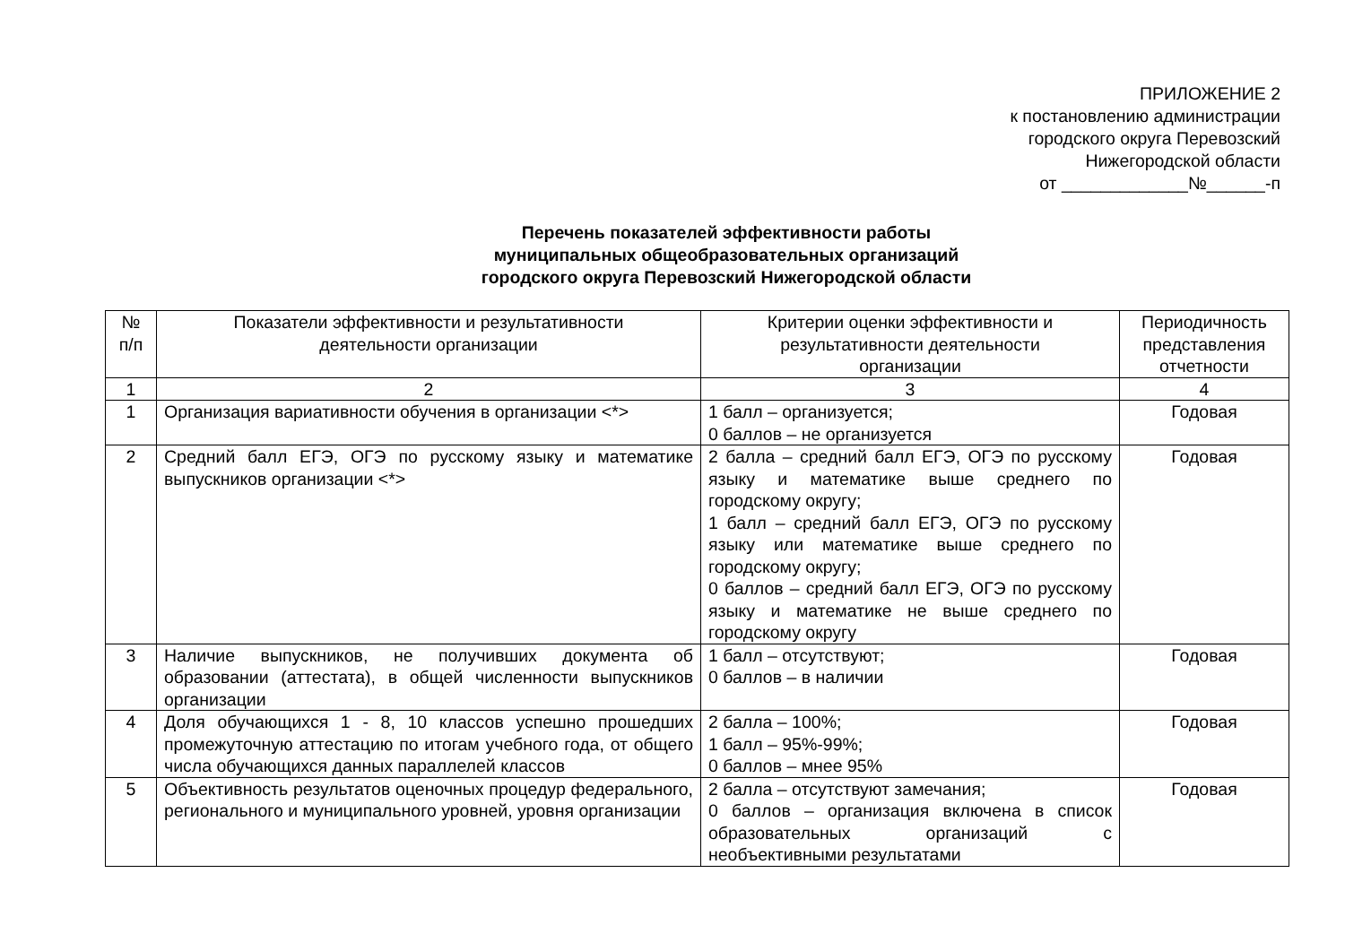ПРИЛОЖЕНИЕ 2
к постановлению администрации
городского округа Перевозский
Нижегородской области
от _____________№______-п
Перечень показателей эффективности работы
муниципальных общеобразовательных организаций
городского округа Перевозский Нижегородской области
| № п/п | Показатели эффективности и результативности деятельности организации | Критерии оценки эффективности и результативности деятельности организации | Периодичность представления отчетности |
| --- | --- | --- | --- |
| 1 | 2 | 3 | 4 |
| 1 | Организация вариативности обучения в организации <*> | 1 балл – организуется; 0 баллов – не организуется | Годовая |
| 2 | Средний балл ЕГЭ, ОГЭ по русскому языку и математике выпускников организации <*> | 2 балла – средний балл ЕГЭ, ОГЭ по русскому языку и математике выше среднего по городскому округу; 1 балл – средний балл ЕГЭ, ОГЭ по русскому языку или математике выше среднего по городскому округу; 0 баллов – средний балл ЕГЭ, ОГЭ по русскому языку и математике не выше среднего по городскому округу | Годовая |
| 3 | Наличие выпускников, не получивших документа об образовании (аттестата), в общей численности выпускников организации | 1 балл – отсутствуют; 0 баллов – в наличии | Годовая |
| 4 | Доля обучающихся 1 - 8, 10 классов успешно прошедших промежуточную аттестацию по итогам учебного года, от общего числа обучающихся данных параллелей классов | 2 балла – 100%; 1 балл – 95%-99%; 0 баллов – мнее 95% | Годовая |
| 5 | Объективность результатов оценочных процедур федерального, регионального и муниципального уровней, уровня организации | 2 балла – отсутствуют замечания; 0 баллов – организация включена в список образовательных организаций с необъективными результатами | Годовая |